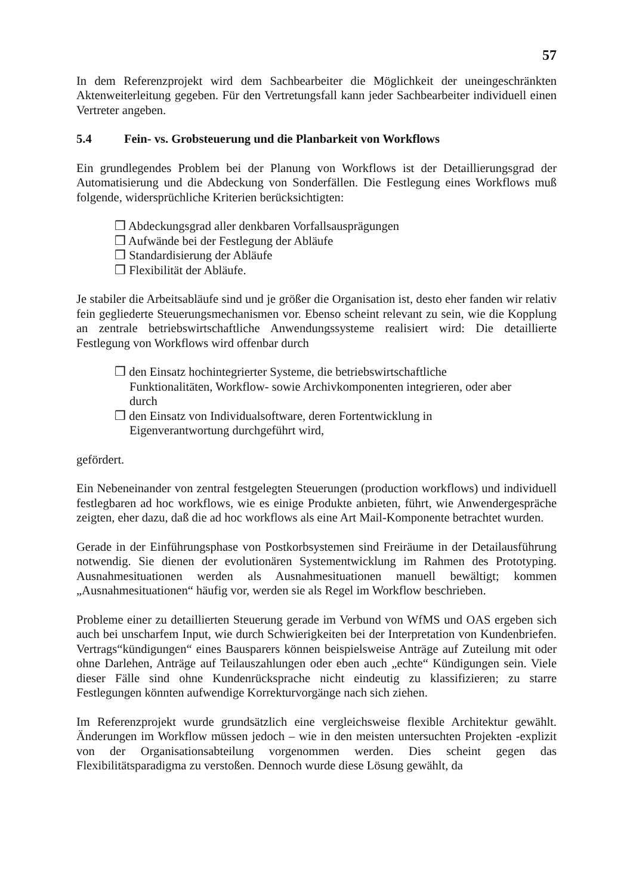57
In dem Referenzprojekt wird dem Sachbearbeiter die Möglichkeit der uneingeschränkten Aktenweiterleitung gegeben. Für den Vertretungsfall kann jeder Sachbearbeiter individuell einen Vertreter angeben.
5.4 Fein- vs. Grobsteuerung und die Planbarkeit von Workflows
Ein grundlegendes Problem bei der Planung von Workflows ist der Detaillierungsgrad der Automatisierung und die Abdeckung von Sonderfällen. Die Festlegung eines Workflows muß folgende, widersprüchliche Kriterien berücksichtigten:
❒ Abdeckungsgrad aller denkbaren Vorfallsausprägungen
❒ Aufwände bei der Festlegung der Abläufe
❒ Standardisierung der Abläufe
❒ Flexibilität der Abläufe.
Je stabiler die Arbeitsabläufe sind und je größer die Organisation ist, desto eher fanden wir relativ fein gegliederte Steuerungsmechanismen vor. Ebenso scheint relevant zu sein, wie die Kopplung an zentrale betriebswirtschaftliche Anwendungssysteme realisiert wird: Die detaillierte Festlegung von Workflows wird offenbar durch
❒ den Einsatz hochintegrierter Systeme, die betriebswirtschaftliche Funktionalitäten, Workflow- sowie Archivkomponenten integrieren, oder aber durch
❒ den Einsatz von Individualsoftware, deren Fortentwicklung in Eigenverantwortung durchgeführt wird,
gefördert.
Ein Nebeneinander von zentral festgelegten Steuerungen (production workflows) und individuell festlegbaren ad hoc workflows, wie es einige Produkte anbieten, führt, wie Anwendergespräche zeigten, eher dazu, daß die ad hoc workflows als eine Art Mail-Komponente betrachtet wurden.
Gerade in der Einführungsphase von Postkorbsystemen sind Freiräume in der Detailausführung notwendig. Sie dienen der evolutionären Systementwicklung im Rahmen des Prototyping. Ausnahmesituationen werden als Ausnahmesituationen manuell bewältigt; kommen „Ausnahmesituationen“ häufig vor, werden sie als Regel im Workflow beschrieben.
Probleme einer zu detaillierten Steuerung gerade im Verbund von WfMS und OAS ergeben sich auch bei unscharfem Input, wie durch Schwierigkeiten bei der Interpretation von Kundenbriefen. Vertrags“kündigungen“ eines Bausparers können beispielsweise Anträge auf Zuteilung mit oder ohne Darlehen, Anträge auf Teilauszahlungen oder eben auch „echte“ Kündigungen sein. Viele dieser Fälle sind ohne Kundenrücksprache nicht eindeutig zu klassifizieren; zu starre Festlegungen könnten aufwendige Korrekturvorgänge nach sich ziehen.
Im Referenzprojekt wurde grundsätzlich eine vergleichsweise flexible Architektur gewählt. Änderungen im Workflow müssen jedoch – wie in den meisten untersuchten Projekten -explizit von der Organisationsabteilung vorgenommen werden. Dies scheint gegen das Flexibilitätsparadigma zu verstoßen. Dennoch wurde diese Lösung gewählt, da